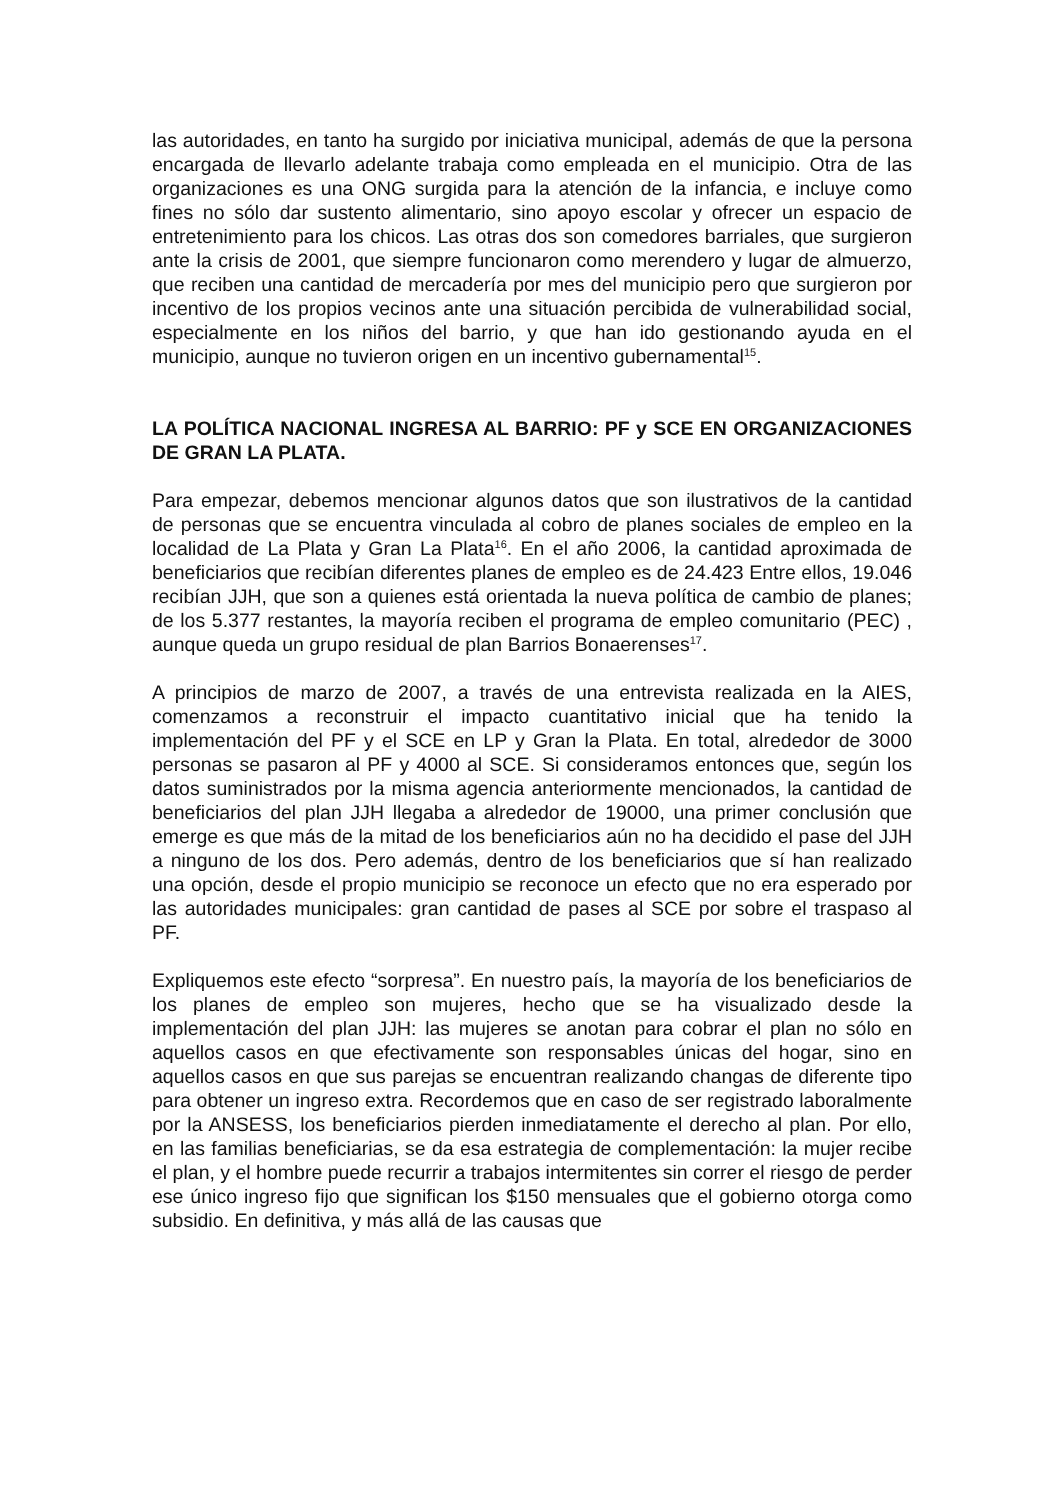las autoridades, en tanto ha surgido por iniciativa municipal, además de que la persona encargada de llevarlo adelante trabaja como empleada en el municipio. Otra de las organizaciones es una ONG surgida para la atención de la infancia, e incluye como fines no sólo dar sustento alimentario, sino apoyo escolar y ofrecer un espacio de entretenimiento para los chicos. Las otras dos son comedores barriales, que surgieron ante la crisis de 2001, que siempre funcionaron como merendero y lugar de almuerzo, que reciben una cantidad de mercadería por mes del municipio pero que surgieron por incentivo de los propios vecinos ante una situación percibida de vulnerabilidad social, especialmente en los niños del barrio, y que han ido gestionando ayuda en el municipio, aunque no tuvieron origen en un incentivo gubernamental<sup>15</sup>.
LA POLÍTICA NACIONAL INGRESA AL BARRIO: PF y SCE EN ORGANIZACIONES DE GRAN LA PLATA.
Para empezar, debemos mencionar algunos datos que son ilustrativos de la cantidad de personas que se encuentra vinculada al cobro de planes sociales de empleo en la localidad de La Plata y Gran La Plata<sup>16</sup>. En el año 2006, la cantidad aproximada de beneficiarios que recibían diferentes planes de empleo es de 24.423 Entre ellos, 19.046 recibían JJH, que son a quienes está orientada la nueva política de cambio de planes; de los 5.377 restantes, la mayoría reciben el programa de empleo comunitario (PEC) , aunque queda un grupo residual de plan Barrios Bonaerenses<sup>17</sup>.
A principios de marzo de 2007, a través de una entrevista realizada en la AIES, comenzamos a reconstruir el impacto cuantitativo inicial que ha tenido la implementación del PF y el SCE en LP y Gran la Plata. En total, alrededor de 3000 personas se pasaron al PF y 4000 al SCE. Si consideramos entonces que, según los datos suministrados por la misma agencia anteriormente mencionados, la cantidad de beneficiarios del plan JJH llegaba a alrededor de 19000, una primer conclusión que emerge es que más de la mitad de los beneficiarios aún no ha decidido el pase del JJH a ninguno de los dos. Pero además, dentro de los beneficiarios que sí han realizado una opción, desde el propio municipio se reconoce un efecto que no era esperado por las autoridades municipales: gran cantidad de pases al SCE por sobre el traspaso al PF.
Expliquemos este efecto “sorpresa”. En nuestro país, la mayoría de los beneficiarios de los planes de empleo son mujeres, hecho que se ha visualizado desde la implementación del plan JJH: las mujeres se anotan para cobrar el plan no sólo en aquellos casos en que efectivamente son responsables únicas del hogar, sino en aquellos casos en que sus parejas se encuentran realizando changas de diferente tipo para obtener un ingreso extra. Recordemos que en caso de ser registrado laboralmente por la ANSESS, los beneficiarios pierden inmediatamente el derecho al plan. Por ello, en las familias beneficiarias, se da esa estrategia de complementación: la mujer recibe el plan, y el hombre puede recurrir a trabajos intermitentes sin correr el riesgo de perder ese único ingreso fijo que significan los $150 mensuales que el gobierno otorga como subsidio. En definitiva, y más allá de las causas que